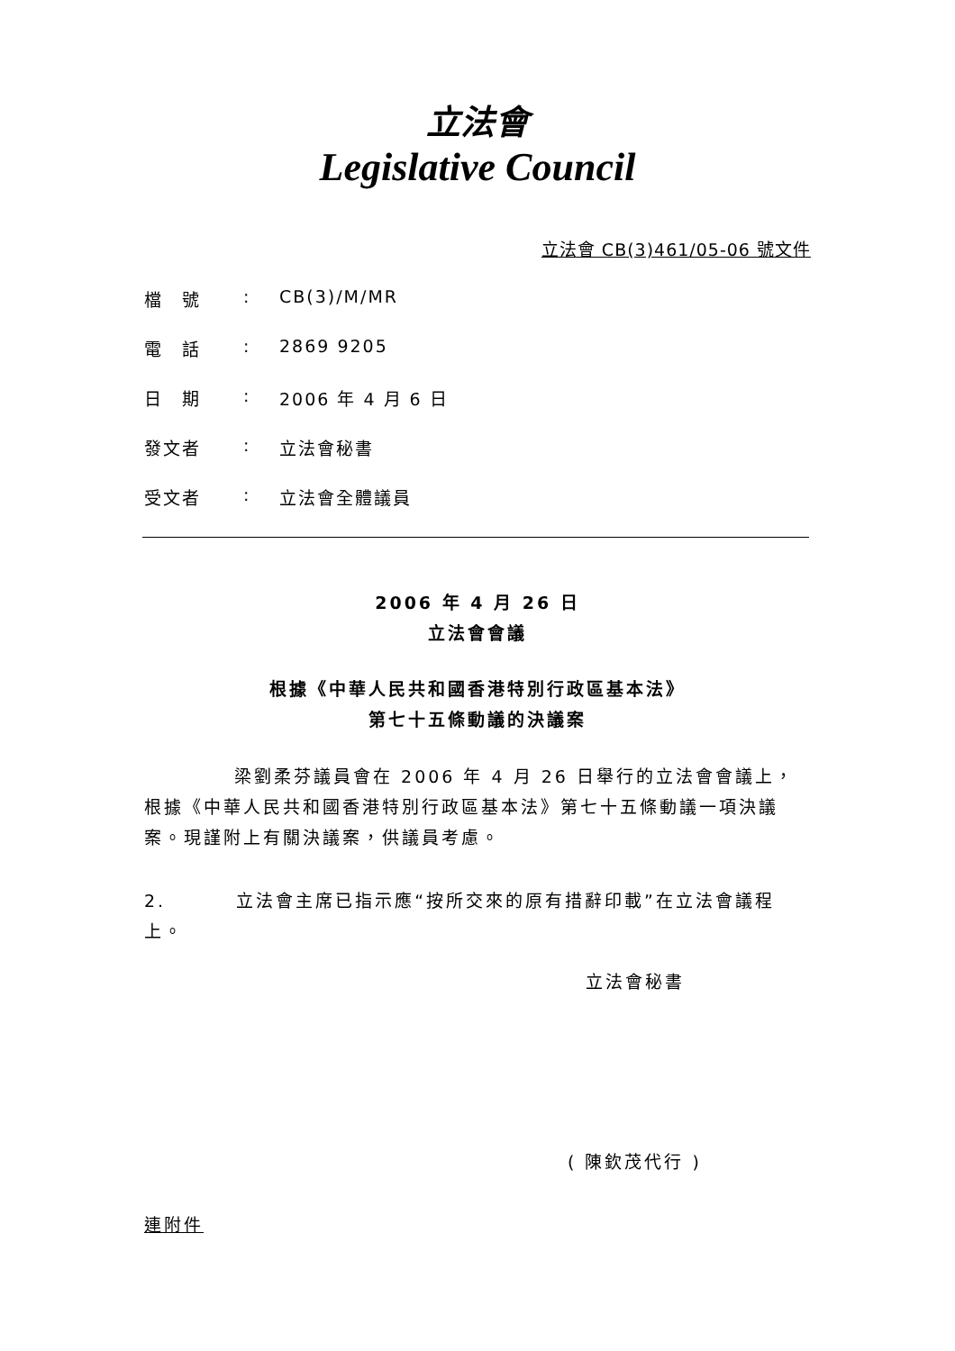立法會
Legislative Council
立法會 CB(3)461/05-06 號文件
檔　號: CB(3)/M/MR
電　話: 2869 9205
日　期: 2006 年 4 月 6 日
發文者: 立法會秘書
受文者: 立法會全體議員
2006 年 4 月 26 日
立法會會議
根據《中華人民共和國香港特別行政區基本法》
第七十五條動議的決議案
梁劉柔芬議員會在 2006 年 4 月 26 日舉行的立法會會議上，根據《中華人民共和國香港特別行政區基本法》第七十五條動議一項決議案。現謹附上有關決議案，供議員考慮。
2. 立法會主席已指示應“按所交來的原有措辭印載”在立法會議程上。
立法會秘書
( 陳欽茂代行 )
連附件